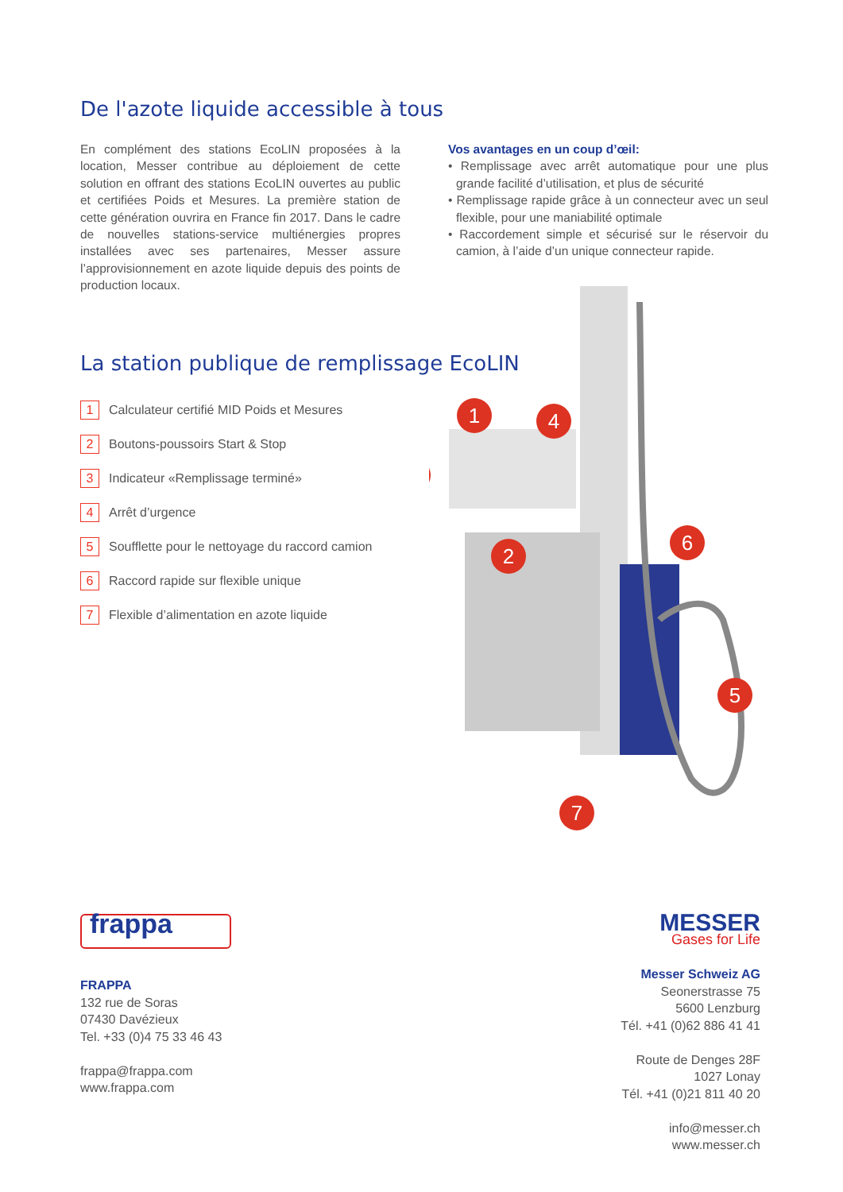De l'azote liquide accessible à tous
En complément des stations EcoLIN proposées à la location, Messer contribue au déploiement de cette solution en offrant des stations EcoLIN ouvertes au public et certifiées Poids et Mesures. La première station de cette génération ouvrira en France fin 2017. Dans le cadre de nouvelles stations-service multiénergies propres installées avec ses partenaires, Messer assure l’approvisionnement en azote liquide depuis des points de production locaux.
Vos avantages en un coup d’œil:
• Remplissage avec arrêt automatique pour une plus grande facilité d’utilisation, et plus de sécurité
• Remplissage rapide grâce à un connecteur avec un seul flexible, pour une maniabilité optimale
• Raccordement simple et sécurisé sur le réservoir du camion, à l’aide d’un unique connecteur rapide.
La station publique de remplissage EcoLIN
1 Calculateur certifié MID Poids et Mesures
2 Boutons-poussoirs Start & Stop
3 Indicateur «Remplissage terminé»
4 Arrêt d’urgence
5 Soufflette pour le nettoyage du raccord camion
6 Raccord rapide sur flexible unique
7 Flexible d’alimentation en azote liquide
1
2
4
6
5
7
frappa
FRAPPA
132 rue de Soras
07430 Davézieux
Tel. +33 (0)4 75 33 46 43
frappa@frappa.com
www.frappa.com
MESSER
Gases for Life
Messer Schweiz AG
Seonerstrasse 75
5600 Lenzburg
Tél. +41 (0)62 886 41 41
Route de Denges 28F
1027 Lonay
Tél. +41 (0)21 811 40 20
info@messer.ch
www.messer.ch